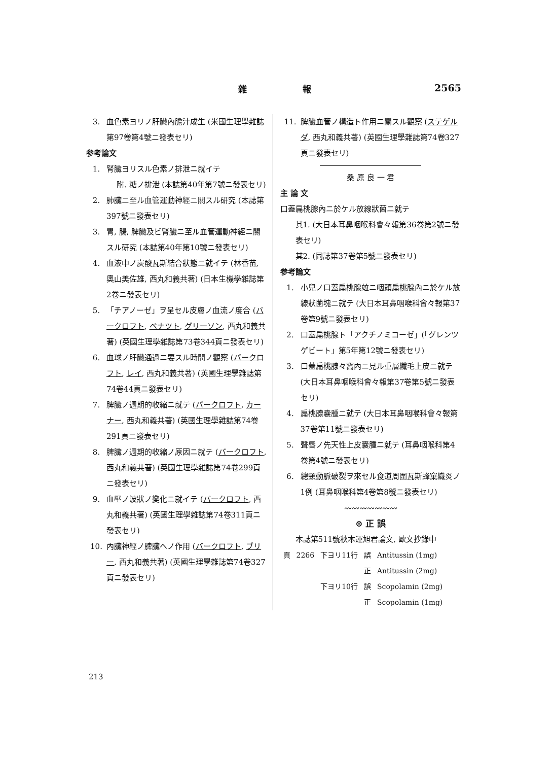雜 報 2565
3. 血色素ヨリノ肝臟內膽汁成生 (米國生理學雜誌第97卷第4號ニ發表セリ)
参考論文
1. 腎臟ヨリスル色素ノ排泄ニ就イテ
附. 糖ノ排泄 (本誌第40年第7號ニ發表セリ)
2. 肺臟ニ至ル血管運動神經ニ關スル研究 (本誌第397號ニ發表セリ)
3. 胃, 腸, 脾臟及ビ腎臟ニ至ル血管運動神經ニ關スル研究 (本誌第40年第10號ニ發表セリ)
4. 血液中ノ炭酸瓦斯結合狀態ニ就イテ (林香苗, 奧山美佐雄, 西丸和義共著) (日本生機學雜誌第2卷ニ發表セリ)
5. 「チアノーゼ」ヲ呈セル皮膚ノ血流ノ度合 (バークロフト, ベナツト, グリーソン, 西丸和義共著) (英國生理學雜誌第73卷344頁ニ發表セリ)
6. 血球ノ肝臟通過ニ要スル時間ノ觀察 (バークロフト, レイ, 西丸和義共著) (英國生理學雜誌第74卷44頁ニ發表セリ)
7. 脾臟ノ週期的收縮ニ就テ (バークロフト, カーナー, 西丸和義共著) (英國生理學雜誌第74卷291頁ニ發表セリ)
8. 脾臟ノ週期的收縮ノ原因ニ就テ (バークロフト, 西丸和義共著) (英國生理學雜誌第74卷299頁ニ發表セリ)
9. 血壓ノ波狀ノ變化ニ就イテ (バークロフト, 西丸和義共著) (英國生理學雜誌第74卷311頁ニ發表セリ)
10. 內臟神經ノ脾臟ヘノ作用 (バークロフト, ブリー, 西丸和義共著) (英國生理學雜誌第74卷327頁ニ發表セリ)
11. 脾臟血管ノ構造ト作用ニ關スル觀察 (ステゲルダ, 西丸和義共著) (英國生理學雜誌第74卷327頁ニ發表セリ)
桑 原 良 一 君
主 論 文
口蓋扁桃腺內ニ於ケル放線狀菌ニ就テ
其1. (大日本耳鼻咽喉科會々報第36卷第2號ニ發表セリ)
其2. (同誌第37卷第5號ニ發表セリ)
参考論文
1. 小兒ノ口蓋扁桃腺竝ニ咽頭扁桃腺內ニ於ケル放線狀菌塊ニ就テ (大日本耳鼻咽喉科會々報第37卷第9號ニ發表セリ)
2. 口蓋扁桃腺ト「アクチノミコーゼ」(「グレンツゲビート」第5年第12號ニ發表セリ)
3. 口蓋扁桃腺々窩內ニ見ル重層纖毛上皮ニ就テ (大日本耳鼻咽喉科會々報第37卷第5號ニ發表セリ)
4. 扁桃腺嚢腫ニ就テ (大日本耳鼻咽喉科會々報第37卷第11號ニ發表セリ)
5. 聲唇ノ先天性上皮嚢腫ニ就テ (耳鼻咽喉科第4卷第4號ニ發表セリ)
6. 總頸動脈破裂ヲ來セル食道周圍瓦斯蜂窠織炎ノ1例 (耳鼻咽喉科第4卷第8號ニ發表セリ)
〰〰〰〰〰〰〰
⊙ 正 誤
本誌第511號秋本運旭君論文, 歐文抄錄中
| 頁 | 2266 | 下ヨリ11行 | 誤 | Antitussin (1mg) |
| | | | 正 | Antitussin (2mg) |
| | | 下ヨリ10行 | 誤 | Scopolamin (2mg) |
| | | | 正 | Scopolamin (1mg) |
213